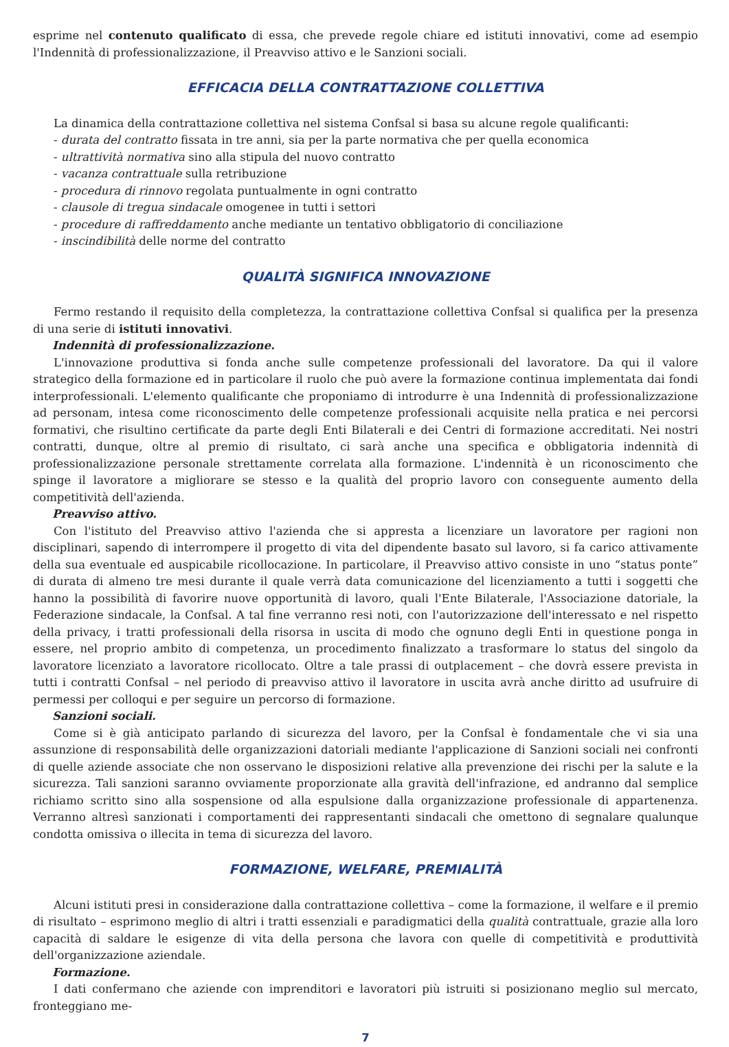esprime nel contenuto qualificato di essa, che prevede regole chiare ed istituti innovativi, come ad esempio l'Indennità di professionalizzazione, il Preavviso attivo e le Sanzioni sociali.
EFFICACIA DELLA CONTRATTAZIONE COLLETTIVA
La dinamica della contrattazione collettiva nel sistema Confsal si basa su alcune regole qualificanti:
- durata del contratto fissata in tre anni, sia per la parte normativa che per quella economica
- ultrattività normativa sino alla stipula del nuovo contratto
- vacanza contrattuale sulla retribuzione
- procedura di rinnovo regolata puntualmente in ogni contratto
- clausole di tregua sindacale omogenee in tutti i settori
- procedure di raffreddamento anche mediante un tentativo obbligatorio di conciliazione
- inscindibilità delle norme del contratto
QUALITÀ SIGNIFICA INNOVAZIONE
Fermo restando il requisito della completezza, la contrattazione collettiva Confsal si qualifica per la presenza di una serie di istituti innovativi.
Indennità di professionalizzazione.
L'innovazione produttiva si fonda anche sulle competenze professionali del lavoratore. Da qui il valore strategico della formazione ed in particolare il ruolo che può avere la formazione continua implementata dai fondi interprofessionali. L'elemento qualificante che proponiamo di introdurre è una Indennità di professionalizzazione ad personam, intesa come riconoscimento delle competenze professionali acquisite nella pratica e nei percorsi formativi, che risultino certificate da parte degli Enti Bilaterali e dei Centri di formazione accreditati. Nei nostri contratti, dunque, oltre al premio di risultato, ci sarà anche una specifica e obbligatoria indennità di professionalizzazione personale strettamente correlata alla formazione. L'indennità è un riconoscimento che spinge il lavoratore a migliorare se stesso e la qualità del proprio lavoro con conseguente aumento della competitività dell'azienda.
Preavviso attivo.
Con l'istituto del Preavviso attivo l'azienda che si appresta a licenziare un lavoratore per ragioni non disciplinari, sapendo di interrompere il progetto di vita del dipendente basato sul lavoro, si fa carico attivamente della sua eventuale ed auspicabile ricollocazione. In particolare, il Preavviso attivo consiste in uno “status ponte” di durata di almeno tre mesi durante il quale verrà data comunicazione del licenziamento a tutti i soggetti che hanno la possibilità di favorire nuove opportunità di lavoro, quali l'Ente Bilaterale, l'Associazione datoriale, la Federazione sindacale, la Confsal. A tal fine verranno resi noti, con l'autorizzazione dell'interessato e nel rispetto della privacy, i tratti professionali della risorsa in uscita di modo che ognuno degli Enti in questione ponga in essere, nel proprio ambito di competenza, un procedimento finalizzato a trasformare lo status del singolo da lavoratore licenziato a lavoratore ricollocato. Oltre a tale prassi di outplacement – che dovrà essere prevista in tutti i contratti Confsal – nel periodo di preavviso attivo il lavoratore in uscita avrà anche diritto ad usufruire di permessi per colloqui e per seguire un percorso di formazione.
Sanzioni sociali.
Come si è già anticipato parlando di sicurezza del lavoro, per la Confsal è fondamentale che vi sia una assunzione di responsabilità delle organizzazioni datoriali mediante l'applicazione di Sanzioni sociali nei confronti di quelle aziende associate che non osservano le disposizioni relative alla prevenzione dei rischi per la salute e la sicurezza. Tali sanzioni saranno ovviamente proporzionate alla gravità dell'infrazione, ed andranno dal semplice richiamo scritto sino alla sospensione od alla espulsione dalla organizzazione professionale di appartenenza. Verranno altresì sanzionati i comportamenti dei rappresentanti sindacali che omettono di segnalare qualunque condotta omissiva o illecita in tema di sicurezza del lavoro.
FORMAZIONE, WELFARE, PREMIALITÀ
Alcuni istituti presi in considerazione dalla contrattazione collettiva – come la formazione, il welfare e il premio di risultato – esprimono meglio di altri i tratti essenziali e paradigmatici della qualità contrattuale, grazie alla loro capacità di saldare le esigenze di vita della persona che lavora con quelle di competitività e produttività dell'organizzazione aziendale.
Formazione.
I dati confermano che aziende con imprenditori e lavoratori più istruiti si posizionano meglio sul mercato, fronteggiano me-
7